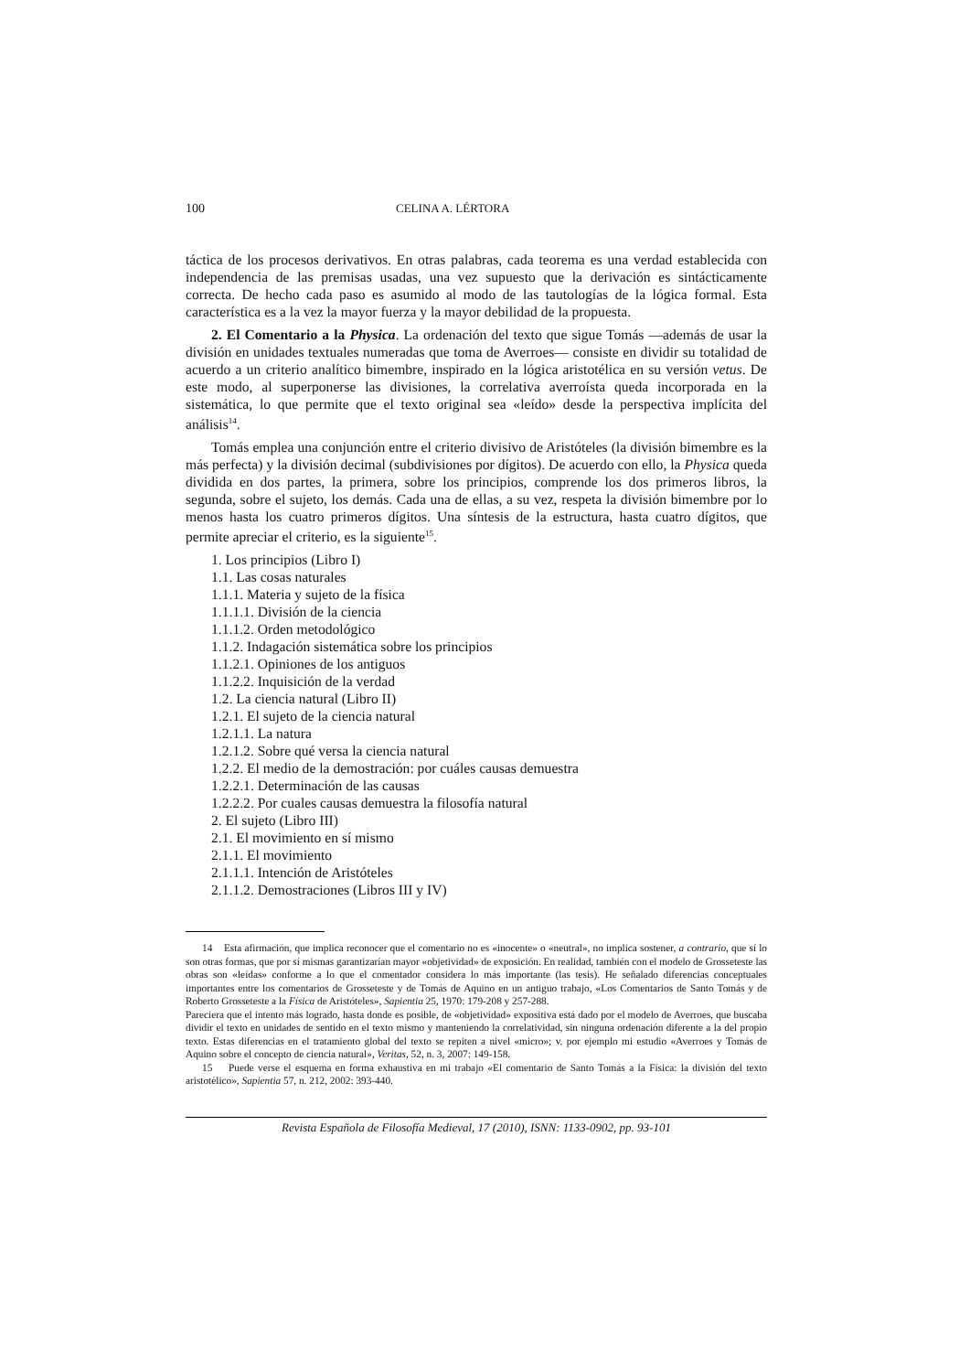100 CELINA A. LÉRTORA
táctica de los procesos derivativos. En otras palabras, cada teorema es una verdad establecida con independencia de las premisas usadas, una vez supuesto que la derivación es sintácticamente correcta. De hecho cada paso es asumido al modo de las tautologías de la lógica formal. Esta característica es a la vez la mayor fuerza y la mayor debilidad de la propuesta.
2. El Comentario a la Physica. La ordenación del texto que sigue Tomás —además de usar la división en unidades textuales numeradas que toma de Averroes— consiste en dividir su totalidad de acuerdo a un criterio analítico bimembre, inspirado en la lógica aristotélica en su versión vetus. De este modo, al superponerse las divisiones, la correlativa averroísta queda incorporada en la sistemática, lo que permite que el texto original sea «leído» desde la perspectiva implícita del análisis<sup>14</sup>.
Tomás emplea una conjunción entre el criterio divisivo de Aristóteles (la división bimembre es la más perfecta) y la división decimal (subdivisiones por dígitos). De acuerdo con ello, la Physica queda dividida en dos partes, la primera, sobre los principios, comprende los dos primeros libros, la segunda, sobre el sujeto, los demás. Cada una de ellas, a su vez, respeta la división bimembre por lo menos hasta los cuatro primeros dígitos. Una síntesis de la estructura, hasta cuatro dígitos, que permite apreciar el criterio, es la siguiente<sup>15</sup>.
1. Los principios (Libro I)
1.1. Las cosas naturales
1.1.1. Materia y sujeto de la física
1.1.1.1. División de la ciencia
1.1.1.2. Orden metodológico
1.1.2. Indagación sistemática sobre los principios
1.1.2.1. Opiniones de los antiguos
1.1.2.2. Inquisición de la verdad
1.2. La ciencia natural (Libro II)
1.2.1. El sujeto de la ciencia natural
1.2.1.1. La natura
1.2.1.2. Sobre qué versa la ciencia natural
1.2.2. El medio de la demostración: por cuáles causas demuestra
1.2.2.1. Determinación de las causas
1.2.2.2. Por cuales causas demuestra la filosofía natural
2. El sujeto (Libro III)
2.1. El movimiento en sí mismo
2.1.1. El movimiento
2.1.1.1. Intención de Aristóteles
2.1.1.2. Demostraciones (Libros III y IV)
14 Esta afirmación, que implica reconocer que el comentario no es «inocente» o «neutral», no implica sostener, a contrario, que sí lo son otras formas, que por sí mismas garantizarían mayor «objetividad» de exposición. En realidad, también con el modelo de Grosseteste las obras son «leídas» conforme a lo que el comentador considera lo más importante (las tesis). He señalado diferencias conceptuales importantes entre los comentarios de Grosseteste y de Tomás de Aquino en un antiguo trabajo, «Los Comentarios de Santo Tomás y de Roberto Grosseteste a la Física de Aristóteles», Sapientia 25, 1970: 179-208 y 257-288.
Pareciera que el intento más logrado, hasta donde es posible, de «objetividad» expositiva está dado por el modelo de Averroes, que buscaba dividir el texto en unidades de sentido en el texto mismo y manteniendo la correlatividad, sin ninguna ordenación diferente a la del propio texto. Estas diferencias en el tratamiento global del texto se repiten a nivel «micro»; v. por ejemplo mi estudio «Averroes y Tomás de Aquino sobre el concepto de ciencia natural», Veritas, 52, n. 3, 2007: 149-158.
15 Puede verse el esquema en forma exhaustiva en mi trabajo «El comentario de Santo Tomás a la Física: la división del texto aristotélico», Sapientia 57, n. 212, 2002: 393-440.
Revista Española de Filosofía Medieval, 17 (2010), ISNN: 1133-0902, pp. 93-101